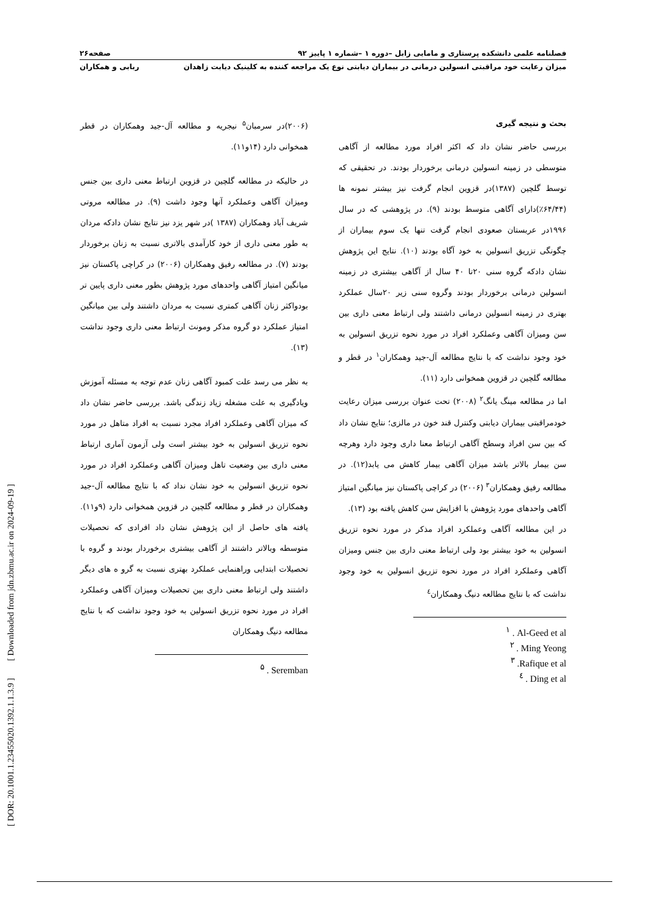فصلنامه علمی دانشکده پرستاری و مامایی زابل –دوره ۱ –شماره ۱ پاییز ۹۲ صفحه۲۶
میزان رعایت خود مراقبتی انسولین درمانی در بیماران دیابتی نوع یک مراجعه کننده به کلینیک دیابت زاهدان ربابی و همکاران
بحث و نتیجه گیری
بررسی حاضر نشان داد که اکثر افراد مورد مطالعه از آگاهی متوسطی در زمینه انسولین درمانی برخوردار بودند. در تحقیقی که توسط گلچین (۱۳۸۷)در قزوین انجام گرفت نیز بیشتر نمونه ها (۶۴/۴۴٪)دارای آگاهی متوسط بودند (۹). در پژوهشی که در سال ۱۹۹۶در عربستان صعودی انجام گرفت تنها یک سوم بیماران از چگونگی تزریق انسولین به خود آگاه بودند (۱۰). نتایج این پژوهش نشان دادکه گروه سنی ۲۰تا ۴۰ سال از آگاهی بیشتری در زمینه انسولین درمانی برخوردار بودند وگروه سنی زیر ۲۰سال عملکرد بهتری در زمینه انسولین درمانی داشتند ولی ارتباط معنی داری بین سن ومیزان آگاهی وعملکرد افراد در مورد نحوه تزریق انسولین به خود وجود نداشت که با نتایج مطالعه آل-جید وهمکاران<sup>۱</sup> در قطر و مطالعه گلچین در قزوین همخوانی دارد (۱۱).
اما در مطالعه مینگ یانگ<sup>۲</sup> (۲۰۰۸) تحت عنوان بررسی میزان رعایت خودمراقبتی بیماران دیابتی وکنترل قند خون در مالزی؛ نتایج نشان داد که بین سن افراد وسطح آگاهی ارتباط معنا داری وجود دارد وهرچه سن بیمار بالاتر باشد میزان آگاهی بیمار کاهش می یابد(۱۲). در مطالعه رفیق وهمکاران<sup>۳</sup> (۲۰۰۶) در کراچی پاکستان نیز میانگین امتیاز آگاهی واحدهای مورد پژوهش با افزایش سن کاهش یافته بود (۱۳).
در این مطالعه آگاهی وعملکرد افراد مذکر در مورد نحوه تزریق انسولین به خود بیشتر بود ولی ارتباط معنی داری بین جنس ومیزان آگاهی وعملکرد افراد در مورد نحوه تزریق انسولین به خود وجود نداشت که با نتایج مطالعه دنیگ وهمکاران<sup>٤</sup>
<sup>۱</sup> . Al-Geed et al
<sup>۲</sup> . Ming Yeong
<sup>۳</sup> .Rafique et al
<sup>٤</sup> . Ding et al
(۲۰۰۶)در سرمبان<sup>۵</sup> نیجریه و مطالعه آل-جید وهمکاران در قطر همخوانی دارد (۱۴و۱۱).
در حالیکه در مطالعه گلچین در قزوین ارتباط معنی داری بین جنس ومیزان آگاهی وعملکرد آنها وجود داشت (۹). در مطالعه مروتی شریف آباد وهمکاران (۱۳۸۷ )در شهر یزد نیز نتایج نشان دادکه مردان به طور معنی داری از خود کارآمدی بالاتری نسبت به زنان برخوردار بودند (۷). در مطالعه رفیق وهمکاران (۲۰۰۶) در کراچی پاکستان نیز میانگین امتیاز آگاهی واحدهای مورد پژوهش بطور معنی داری پایین تر بودواکثر زنان آگاهی کمتری نسبت به مردان داشتند ولی بین میانگین امتیاز عملکرد دو گروه مذکر ومونث ارتباط معنی داری وجود نداشت (۱۳).
به نظر می رسد علت کمبود آگاهی زنان عدم توجه به مسئله آموزش ویادگیری به علت مشغله زیاد زندگی باشد. بررسی حاضر نشان داد که میزان آگاهی وعملکرد افراد مجرد نسبت به افراد متاهل در مورد نحوه تزریق انسولین به خود بیشتر است ولی آزمون آماری ارتباط معنی داری بین وضعیت تاهل ومیزان آگاهی وعملکرد افراد در مورد نحوه تزریق انسولین به خود نشان نداد که با نتایج مطالعه آل-جید وهمکاران در قطر و مطالعه گلچین در قزوین همخوانی دارد (۹و۱۱). یافته های حاصل از این پژوهش نشان داد افرادی که تحصیلات متوسطه وبالاتر داشتند از آگاهی بیشتری برخوردار بودند و گروه با تحصیلات ابتدایی وراهنمایی عملکرد بهتری نسبت به گرو ه های دیگر داشتند ولی ارتباط معنی داری بین تحصیلات ومیزان آگاهی وعملکرد افراد در مورد نحوه تزریق انسولین به خود وجود نداشت که با نتایج مطالعه دنیگ وهمکاران
<sup>۵</sup> . Seremban
[ DOR: 20.1001.1.23455020.1392.1.1.3.9 ] [ Downloaded from jdn.zbmu.ac.ir on 2024-09-19 ]